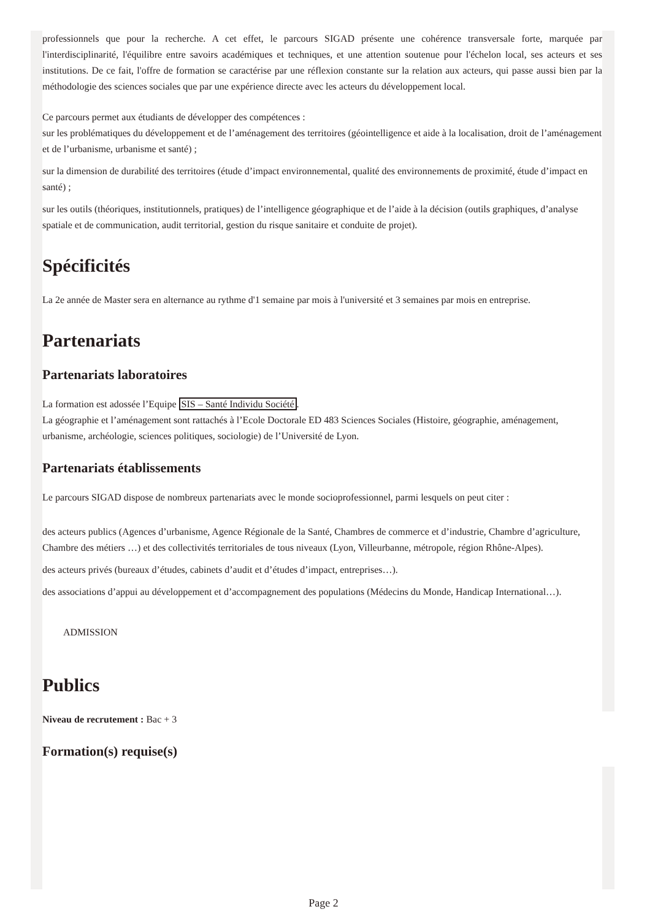professionnels que pour la recherche. A cet effet, le parcours SIGAD présente une cohérence transversale forte, marquée par l'interdisciplinarité, l'équilibre entre savoirs académiques et techniques, et une attention soutenue pour l'échelon local, ses acteurs et ses institutions. De ce fait, l'offre de formation se caractérise par une réflexion constante sur la relation aux acteurs, qui passe aussi bien par la méthodologie des sciences sociales que par une expérience directe avec les acteurs du développement local.
Ce parcours permet aux étudiants de développer des compétences :
sur les problématiques du développement et de l’aménagement des territoires (géointelligence et aide à la localisation, droit de l’aménagement et de l’urbanisme, urbanisme et santé) ;
sur la dimension de durabilité des territoires (étude d’impact environnemental, qualité des environnements de proximité, étude d’impact en santé) ;
sur les outils (théoriques, institutionnels, pratiques) de l’intelligence géographique et de l’aide à la décision (outils graphiques, d’analyse spatiale et de communication, audit territorial, gestion du risque sanitaire et conduite de projet).
Spécificités
La 2e année de Master sera en alternance au rythme d'1 semaine par mois à l'université et 3 semaines par mois en entreprise.
Partenariats
Partenariats laboratoires
La formation est adossée l’Equipe SIS – Santé Individu Société.
La géographie et l’aménagement sont rattachés à l’Ecole Doctorale ED 483 Sciences Sociales (Histoire, géographie, aménagement, urbanisme, archéologie, sciences politiques, sociologie) de l’Université de Lyon.
Partenariats établissements
Le parcours SIGAD dispose de nombreux partenariats avec le monde socioprofessionnel, parmi lesquels on peut citer :
des acteurs publics (Agences d’urbanisme, Agence Régionale de la Santé, Chambres de commerce et d’industrie, Chambre d’agriculture, Chambre des métiers …) et des collectivités territoriales de tous niveaux (Lyon, Villeurbanne, métropole, région Rhône-Alpes).
des acteurs privés (bureaux d’études, cabinets d’audit et d’études d’impact, entreprises…).
des associations d’appui au développement et d’accompagnement des populations (Médecins du Monde, Handicap International…).
ADMISSION
Publics
Niveau de recrutement : Bac + 3
Formation(s) requise(s)
Page 2